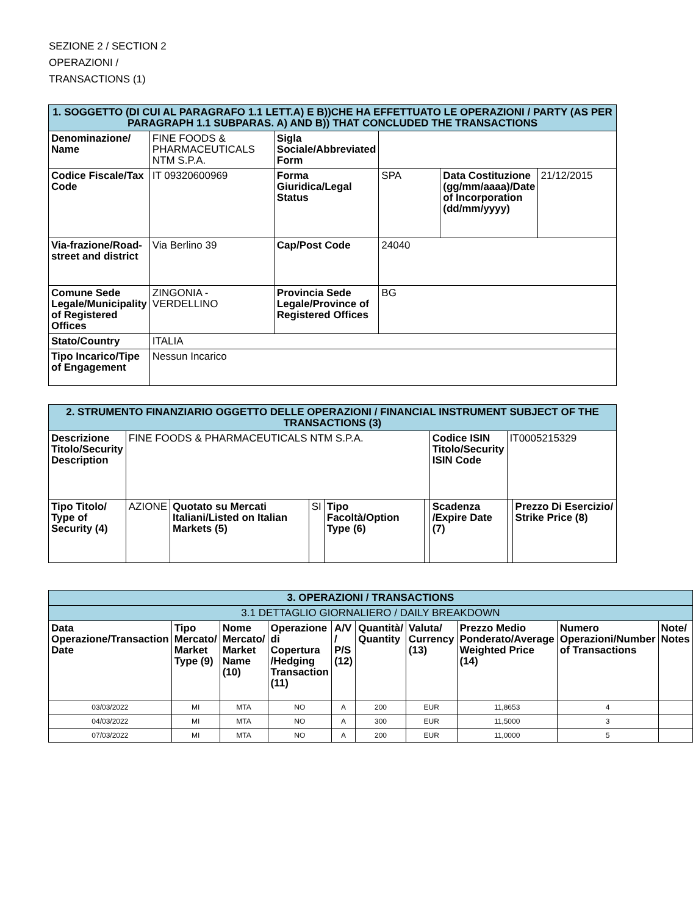SEZIONE 2 / SECTION 2
OPERAZIONI /
TRANSACTIONS (1)
| 1. SOGGETTO (DI CUI AL PARAGRAFO 1.1 LETT.A) E B))CHE HA EFFETTUATO LE OPERAZIONI / PARTY (AS PER PARAGRAPH 1.1 SUBPARAS. A) AND B)) THAT CONCLUDED THE TRANSACTIONS | | | | | |
| Denominazione/ Name | FINE FOODS & PHARMACEUTICALS NTM S.P.A. | Sigla Sociale/Abbreviated Form | | | |
| Codice Fiscale/Tax Code | IT 09320600969 | Forma Giuridica/Legal Status | SPA | Data Costituzione (gg/mm/aaaa)/Date of Incorporation (dd/mm/yyyy) | 21/12/2015 |
| Via-frazione/Road-street and district | Via Berlino 39 | Cap/Post Code | 24040 | | |
| Comune Sede Legale/Municipality of Registered Offices | ZINGONIA - VERDELLINO | Provincia Sede Legale/Province of Registered Offices | BG | | |
| Stato/Country | ITALIA | | | | |
| Tipo Incarico/Tipe of Engagement | Nessun Incarico | | | | |
| 2. STRUMENTO FINANZIARIO OGGETTO DELLE OPERAZIONI / FINANCIAL INSTRUMENT SUBJECT OF THE TRANSACTIONS (3) | | | | | | | | |
| Descrizione Titolo/Security Description | FINE FOODS & PHARMACEUTICALS NTM S.P.A. | | | | | Codice ISIN Titolo/Security ISIN Code | IT0005215329 | |
| Tipo Titolo/ Type of Security (4) | AZIONE | Quotato su Mercati Italiani/Listed on Italian Markets (5) | SI | Tipo Facoltà/Option Type (6) | | Scadenza /Expire Date (7) | | Prezzo Di Esercizio/ Strike Price (8) |
| 3. OPERAZIONI / TRANSACTIONS | | | | | | | | | |
| 3.1 DETTAGLIO GIORNALIERO / DAILY BREAKDOWN | | | | | | | | | |
| Data Operazione/Transaction Date | Tipo Mercato/ Market Type (9) | Nome Mercato/ Market Name (10) | Operazione di Copertura /Hedging Transaction (11) | A/V / P/S (12) | Quantità/ Quantity | Valuta/ Currency (13) | Prezzo Medio Ponderato/Average Weighted Price (14) | Numero Operazioni/Number of Transactions | Note/ Notes |
| 03/03/2022 | MI | MTA | NO | A | 200 | EUR | 11,8653 | 4 | |
| 04/03/2022 | MI | MTA | NO | A | 300 | EUR | 11,5000 | 3 | |
| 07/03/2022 | MI | MTA | NO | A | 200 | EUR | 11,0000 | 5 | |